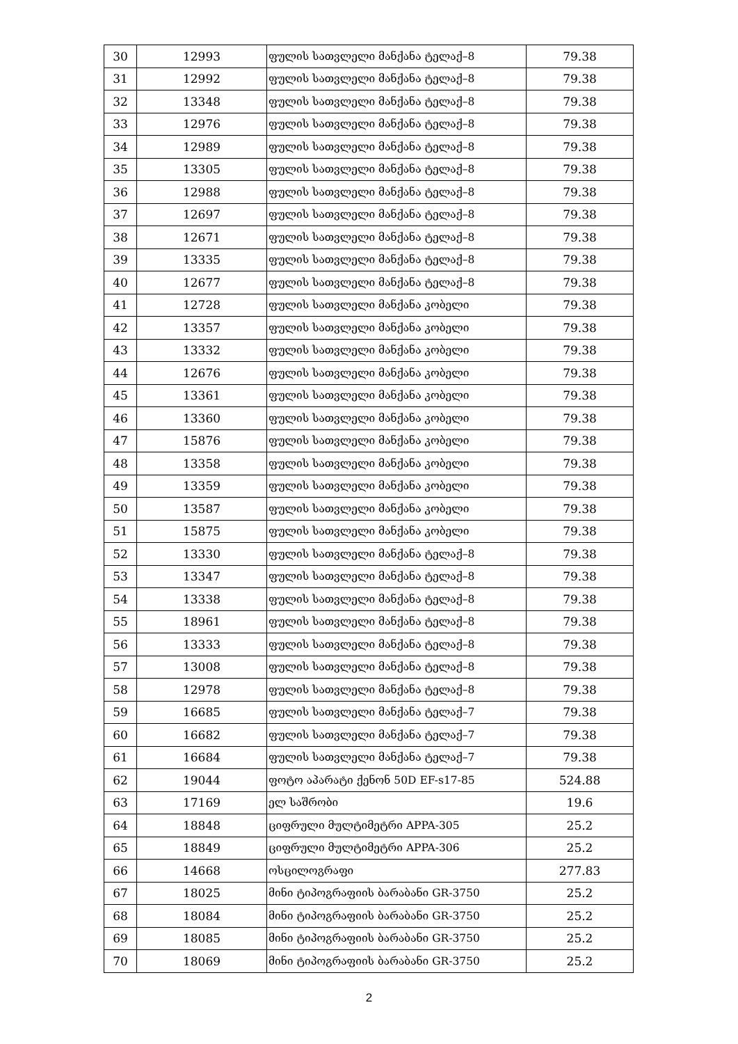| 30 | 12993 | ფულის სათვლელი მანქანა ტელაქ–8 | 79.38 |
| 31 | 12992 | ფულის სათვლელი მანქანა ტელაქ–8 | 79.38 |
| 32 | 13348 | ფულის სათვლელი მანქანა ტელაქ–8 | 79.38 |
| 33 | 12976 | ფულის სათვლელი მანქანა ტელაქ–8 | 79.38 |
| 34 | 12989 | ფულის სათვლელი მანქანა ტელაქ–8 | 79.38 |
| 35 | 13305 | ფულის სათვლელი მანქანა ტელაქ–8 | 79.38 |
| 36 | 12988 | ფულის სათვლელი მანქანა ტელაქ–8 | 79.38 |
| 37 | 12697 | ფულის სათვლელი მანქანა ტელაქ–8 | 79.38 |
| 38 | 12671 | ფულის სათვლელი მანქანა ტელაქ–8 | 79.38 |
| 39 | 13335 | ფულის სათვლელი მანქანა ტელაქ–8 | 79.38 |
| 40 | 12677 | ფულის სათვლელი მანქანა ტელაქ–8 | 79.38 |
| 41 | 12728 | ფულის სათვლელი მანქანა კობელი | 79.38 |
| 42 | 13357 | ფულის სათვლელი მანქანა კობელი | 79.38 |
| 43 | 13332 | ფულის სათვლელი მანქანა კობელი | 79.38 |
| 44 | 12676 | ფულის სათვლელი მანქანა კობელი | 79.38 |
| 45 | 13361 | ფულის სათვლელი მანქანა კობელი | 79.38 |
| 46 | 13360 | ფულის სათვლელი მანქანა კობელი | 79.38 |
| 47 | 15876 | ფულის სათვლელი მანქანა კობელი | 79.38 |
| 48 | 13358 | ფულის სათვლელი მანქანა კობელი | 79.38 |
| 49 | 13359 | ფულის სათვლელი მანქანა კობელი | 79.38 |
| 50 | 13587 | ფულის სათვლელი მანქანა კობელი | 79.38 |
| 51 | 15875 | ფულის სათვლელი მანქანა კობელი | 79.38 |
| 52 | 13330 | ფულის სათვლელი მანქანა ტელაქ–8 | 79.38 |
| 53 | 13347 | ფულის სათვლელი მანქანა ტელაქ–8 | 79.38 |
| 54 | 13338 | ფულის სათვლელი მანქანა ტელაქ–8 | 79.38 |
| 55 | 18961 | ფულის სათვლელი მანქანა ტელაქ–8 | 79.38 |
| 56 | 13333 | ფულის სათვლელი მანქანა ტელაქ–8 | 79.38 |
| 57 | 13008 | ფულის სათვლელი მანქანა ტელაქ–8 | 79.38 |
| 58 | 12978 | ფულის სათვლელი მანქანა ტელაქ–8 | 79.38 |
| 59 | 16685 | ფულის სათვლელი მანქანა ტელაქ–7 | 79.38 |
| 60 | 16682 | ფულის სათვლელი მანქანა ტელაქ–7 | 79.38 |
| 61 | 16684 | ფულის სათვლელი მანქანა ტელაქ–7 | 79.38 |
| 62 | 19044 | ფოტო აპარატი ქენონ 50D EF-s17-85 | 524.88 |
| 63 | 17169 | ელ საშრობი | 19.6 |
| 64 | 18848 | ციფრული მულტიმეტრი APPA-305 | 25.2 |
| 65 | 18849 | ციფრული მულტიმეტრი APPA-306 | 25.2 |
| 66 | 14668 | ოსცილოგრაფი | 277.83 |
| 67 | 18025 | მინი ტიპოგრაფიის ბარაბანი GR-3750 | 25.2 |
| 68 | 18084 | მინი ტიპოგრაფიის ბარაბანი GR-3750 | 25.2 |
| 69 | 18085 | მინი ტიპოგრაფიის ბარაბანი GR-3750 | 25.2 |
| 70 | 18069 | მინი ტიპოგრაფიის ბარაბანი GR-3750 | 25.2 |
2